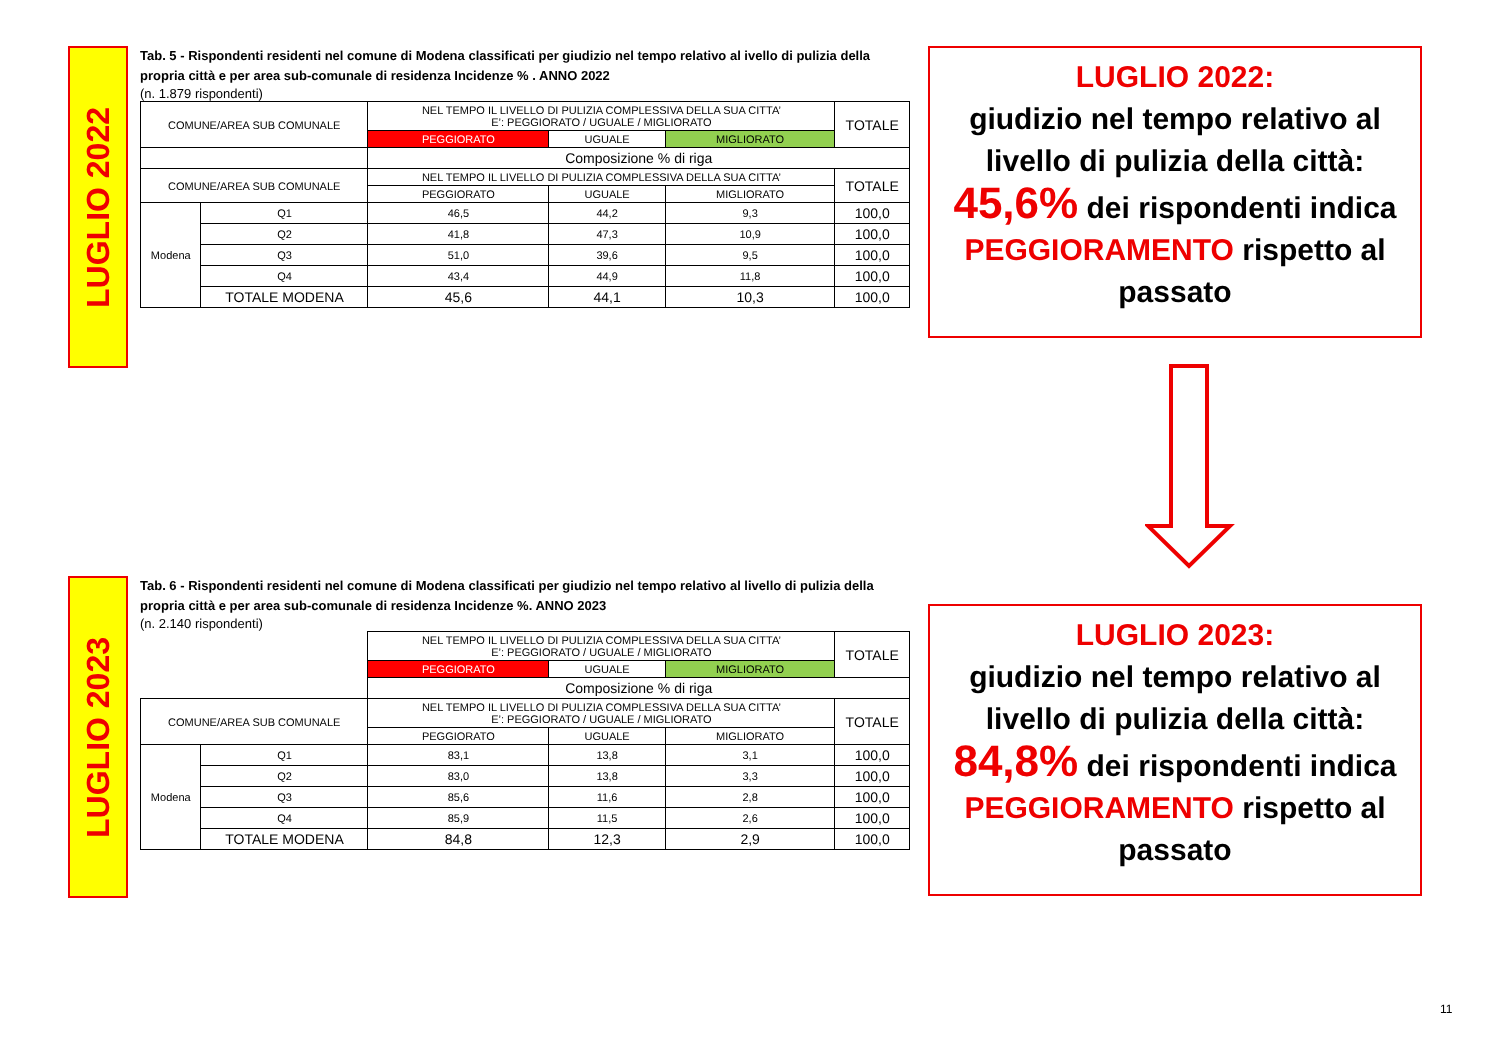LUGLIO 2022
Tab. 5 - Rispondenti residenti nel comune di Modena classificati per giudizio nel tempo relativo al ivello di pulizia della propria città e per area sub-comunale di residenza Incidenze % . ANNO 2022
(n. 1.879 rispondenti)
| COMUNE/AREA SUB COMUNALE | | NEL TEMPO IL LIVELLO DI PULIZIA COMPLESSIVA DELLA SUA CITTA’ E’: PEGGIORATO / UGUALE / MIGLIORATO | | | TOTALE |
| | | PEGGIORATO | UGUALE | MIGLIORATO | |
| | | Composizione % di riga | | | |
| COMUNE/AREA SUB COMUNALE | | NEL TEMPO IL LIVELLO DI PULIZIA COMPLESSIVA DELLA SUA CITTA’ | | | TOTALE |
| | | PEGGIORATO | UGUALE | MIGLIORATO | |
| Modena | Q1 | 46,5 | 44,2 | 9,3 | 100,0 |
| | Q2 | 41,8 | 47,3 | 10,9 | 100,0 |
| | Q3 | 51,0 | 39,6 | 9,5 | 100,0 |
| | Q4 | 43,4 | 44,9 | 11,8 | 100,0 |
| | TOTALE MODENA | 45,6 | 44,1 | 10,3 | 100,0 |
LUGLIO 2022:
giudizio nel tempo relativo al livello di pulizia della città:
45,6% dei rispondenti indica PEGGIORAMENTO rispetto al passato
LUGLIO 2023
Tab. 6 - Rispondenti residenti nel comune di Modena classificati per giudizio nel tempo relativo al livello di pulizia della propria città e per area sub-comunale di residenza Incidenze %. ANNO 2023
(n. 2.140 rispondenti)
| | | NEL TEMPO IL LIVELLO DI PULIZIA COMPLESSIVA DELLA SUA CITTA’ E’: PEGGIORATO / UGUALE / MIGLIORATO | | | TOTALE |
| | | PEGGIORATO | UGUALE | MIGLIORATO | |
| | | Composizione % di riga | | | |
| COMUNE/AREA SUB COMUNALE | | NEL TEMPO IL LIVELLO DI PULIZIA COMPLESSIVA DELLA SUA CITTA’ E’: PEGGIORATO / UGUALE / MIGLIORATO | | | TOTALE |
| | | PEGGIORATO | UGUALE | MIGLIORATO | |
| Modena | Q1 | 83,1 | 13,8 | 3,1 | 100,0 |
| | Q2 | 83,0 | 13,8 | 3,3 | 100,0 |
| | Q3 | 85,6 | 11,6 | 2,8 | 100,0 |
| | Q4 | 85,9 | 11,5 | 2,6 | 100,0 |
| | TOTALE MODENA | 84,8 | 12,3 | 2,9 | 100,0 |
LUGLIO 2023:
giudizio nel tempo relativo al livello di pulizia della città:
84,8% dei rispondenti indica PEGGIORAMENTO rispetto al passato
11